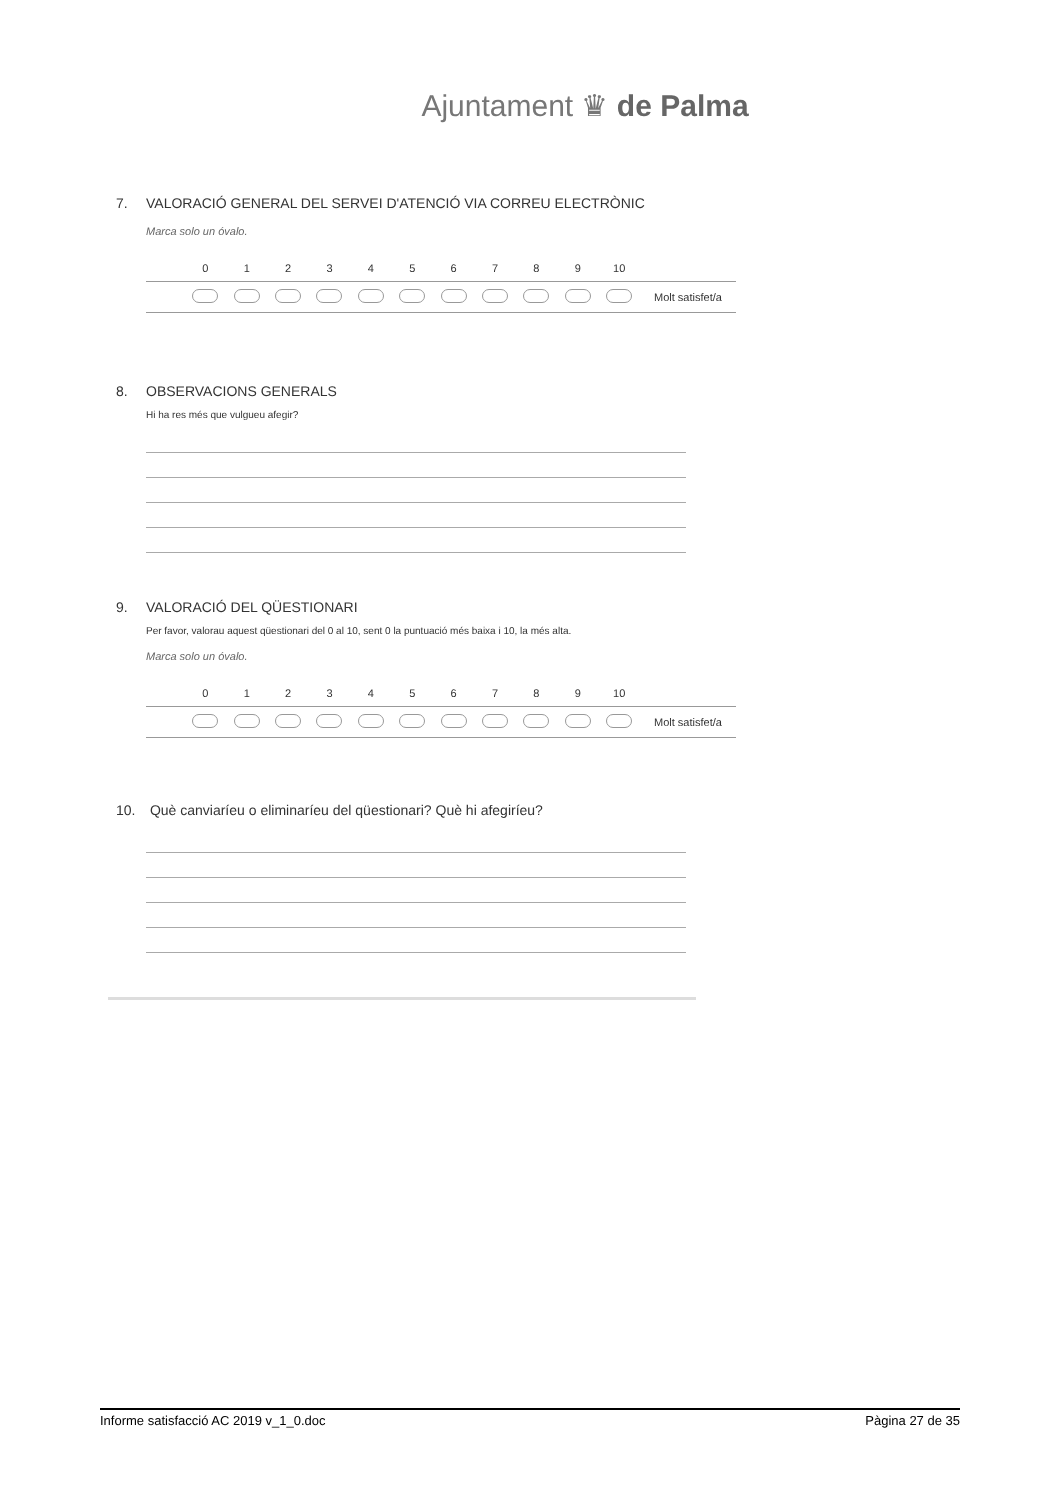Ajuntament ♛ de Palma
7. VALORACIÓ GENERAL DEL SERVEI D'ATENCIÓ VIA CORREU ELECTRÒNIC
Marca solo un óvalo.
| | 0 | 1 | 2 | 3 | 4 | 5 | 6 | 7 | 8 | 9 | 10 | |
| --- | --- | --- | --- | --- | --- | --- | --- | --- | --- | --- | --- | --- |
| | | | | | | | | | | | | Molt satisfet/a |
8. OBSERVACIONS GENERALS
Hi ha res més que vulgueu afegir?
9. VALORACIÓ DEL QÜESTIONARI
Per favor, valorau aquest qüestionari del 0 al 10, sent 0 la puntuació més baixa i 10, la més alta.
Marca solo un óvalo.
| | 0 | 1 | 2 | 3 | 4 | 5 | 6 | 7 | 8 | 9 | 10 | |
| --- | --- | --- | --- | --- | --- | --- | --- | --- | --- | --- | --- | --- |
| | | | | | | | | | | | | Molt satisfet/a |
10. Què canviaríeu o eliminaríeu del qüestionari? Què hi afegiríeu?
Informe satisfacció AC 2019 v_1_0.doc Pàgina 27 de 35